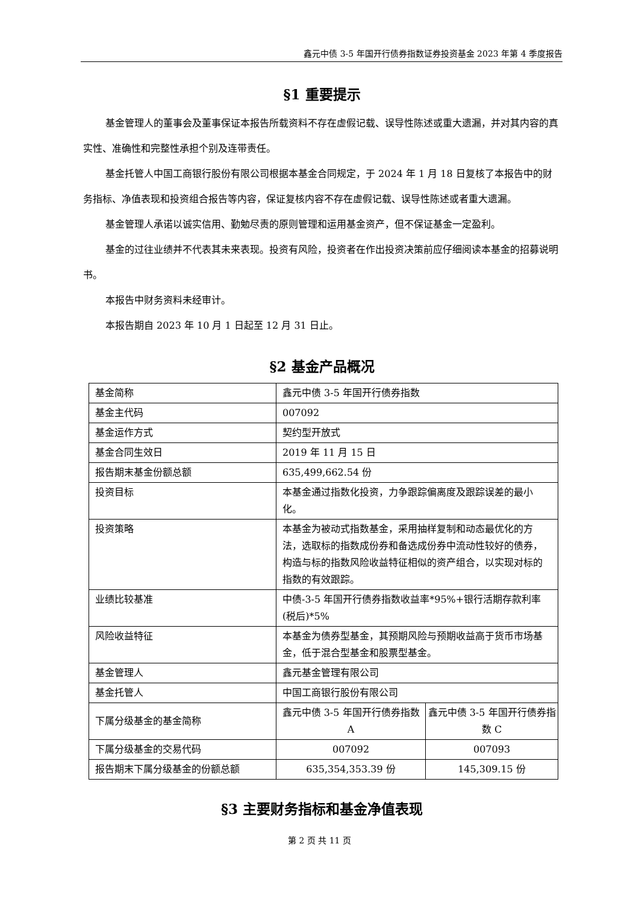鑫元中债 3-5 年国开行债券指数证券投资基金 2023 年第 4 季度报告
§1 重要提示
基金管理人的董事会及董事保证本报告所载资料不存在虚假记载、误导性陈述或重大遗漏，并对其内容的真实性、准确性和完整性承担个别及连带责任。
基金托管人中国工商银行股份有限公司根据本基金合同规定，于 2024 年 1 月 18 日复核了本报告中的财务指标、净值表现和投资组合报告等内容，保证复核内容不存在虚假记载、误导性陈述或者重大遗漏。
基金管理人承诺以诚实信用、勤勉尽责的原则管理和运用基金资产，但不保证基金一定盈利。
基金的过往业绩并不代表其未来表现。投资有风险，投资者在作出投资决策前应仔细阅读本基金的招募说明书。
本报告中财务资料未经审计。
本报告期自 2023 年 10 月 1 日起至 12 月 31 日止。
§2 基金产品概况
| 基金简称 | 鑫元中债 3-5 年国开行债券指数 | |
| 基金主代码 | 007092 | |
| 基金运作方式 | 契约型开放式 | |
| 基金合同生效日 | 2019 年 11 月 15 日 | |
| 报告期末基金份额总额 | 635,499,662.54 份 | |
| 投资目标 | 本基金通过指数化投资，力争跟踪偏离度及跟踪误差的最小化。 | |
| 投资策略 | 本基金为被动式指数基金，采用抽样复制和动态最优化的方法，选取标的指数成份券和备选成份券中流动性较好的债券，构造与标的指数风险收益特征相似的资产组合，以实现对标的指数的有效跟踪。 | |
| 业绩比较基准 | 中债-3-5 年国开行债券指数收益率*95%+银行活期存款利率(税后)*5% | |
| 风险收益特征 | 本基金为债券型基金，其预期风险与预期收益高于货币市场基金，低于混合型基金和股票型基金。 | |
| 基金管理人 | 鑫元基金管理有限公司 | |
| 基金托管人 | 中国工商银行股份有限公司 | |
| 下属分级基金的基金简称 | 鑫元中债 3-5 年国开行债券指数 A | 鑫元中债 3-5 年国开行债券指数 C |
| 下属分级基金的交易代码 | 007092 | 007093 |
| 报告期末下属分级基金的份额总额 | 635,354,353.39 份 | 145,309.15 份 |
§3 主要财务指标和基金净值表现
第 2 页 共 11 页